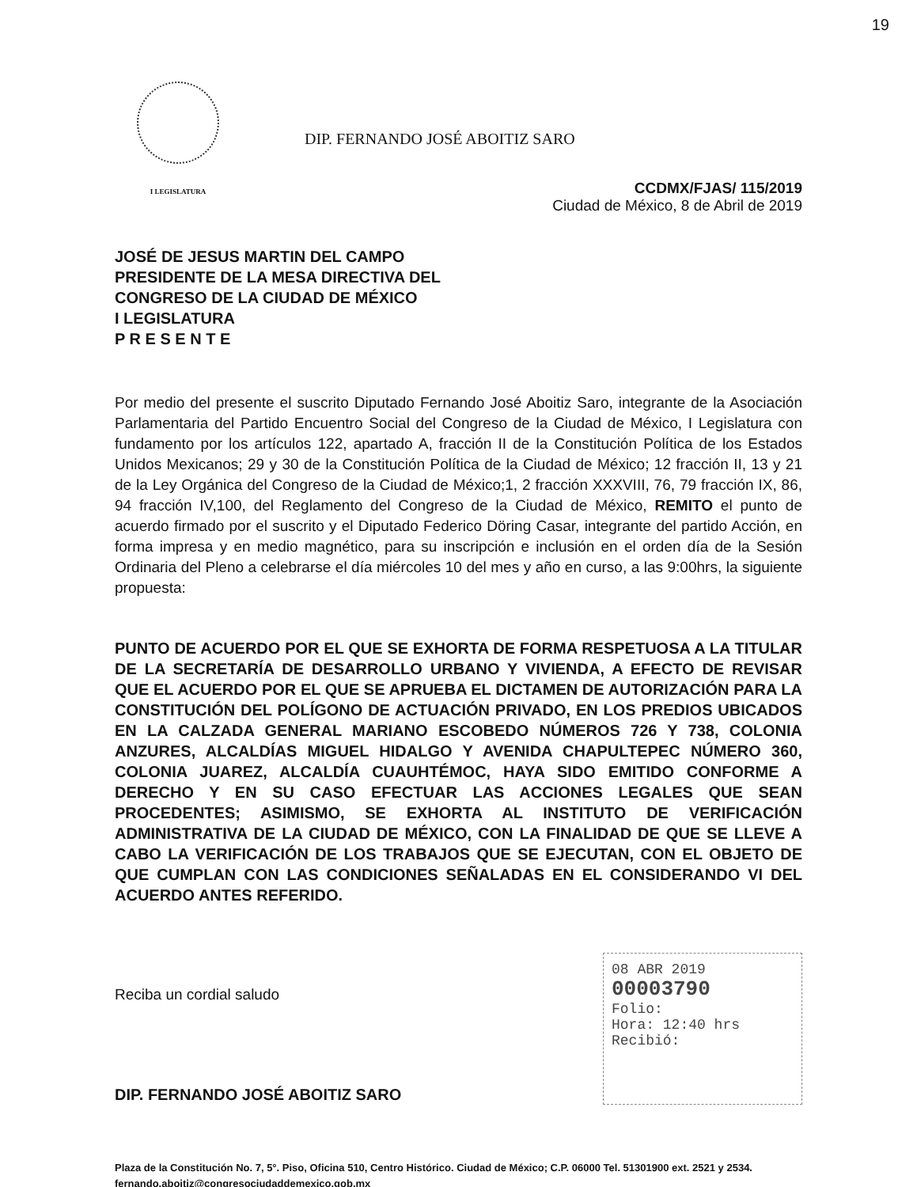19
I LEGISLATURA
DIP. FERNANDO JOSÉ ABOITIZ SARO
CCDMX/FJAS/ 115/2019
Ciudad de México, 8 de Abril de 2019
JOSÉ DE JESUS MARTIN DEL CAMPO
PRESIDENTE DE LA MESA DIRECTIVA DEL
CONGRESO DE LA CIUDAD DE MÉXICO
I LEGISLATURA
P R E S E N T E
Por medio del presente el suscrito Diputado Fernando José Aboitiz Saro, integrante de la Asociación Parlamentaria del Partido Encuentro Social del Congreso de la Ciudad de México, I Legislatura con fundamento por los artículos 122, apartado A, fracción II de la Constitución Política de los Estados Unidos Mexicanos; 29 y 30 de la Constitución Política de la Ciudad de México; 12 fracción II, 13 y 21 de la Ley Orgánica del Congreso de la Ciudad de México;1, 2 fracción XXXVIII, 76, 79 fracción IX, 86, 94 fracción IV,100, del Reglamento del Congreso de la Ciudad de México, REMITO el punto de acuerdo firmado por el suscrito y el Diputado Federico Döring Casar, integrante del partido Acción, en forma impresa y en medio magnético, para su inscripción e inclusión en el orden día de la Sesión Ordinaria del Pleno a celebrarse el día miércoles 10 del mes y año en curso, a las 9:00hrs, la siguiente propuesta:
PUNTO DE ACUERDO POR EL QUE SE EXHORTA DE FORMA RESPETUOSA A LA TITULAR DE LA SECRETARÍA DE DESARROLLO URBANO Y VIVIENDA, A EFECTO DE REVISAR QUE EL ACUERDO POR EL QUE SE APRUEBA EL DICTAMEN DE AUTORIZACIÓN PARA LA CONSTITUCIÓN DEL POLÍGONO DE ACTUACIÓN PRIVADO, EN LOS PREDIOS UBICADOS EN LA CALZADA GENERAL MARIANO ESCOBEDO NÚMEROS 726 Y 738, COLONIA ANZURES, ALCALDÍAS MIGUEL HIDALGO Y AVENIDA CHAPULTEPEC NÚMERO 360, COLONIA JUAREZ, ALCALDÍA CUAUHTÉMOC, HAYA SIDO EMITIDO CONFORME A DERECHO Y EN SU CASO EFECTUAR LAS ACCIONES LEGALES QUE SEAN PROCEDENTES; ASIMISMO, SE EXHORTA AL INSTITUTO DE VERIFICACIÓN ADMINISTRATIVA DE LA CIUDAD DE MÉXICO, CON LA FINALIDAD DE QUE SE LLEVE A CABO LA VERIFICACIÓN DE LOS TRABAJOS QUE SE EJECUTAN, CON EL OBJETO DE QUE CUMPLAN CON LAS CONDICIONES SEÑALADAS EN EL CONSIDERANDO VI DEL ACUERDO ANTES REFERIDO.
Reciba un cordial saludo
DIP. FERNANDO JOSÉ ABOITIZ SARO
08 ABR 2019
00003790
Folio:
Hora: 12:40 hrs
Recibió:
Plaza de la Constitución No. 7, 5°. Piso, Oficina 510, Centro Histórico. Ciudad de México; C.P. 06000 Tel. 51301900 ext. 2521 y 2534. fernando.aboitiz@congresociudaddemexico.gob.mx